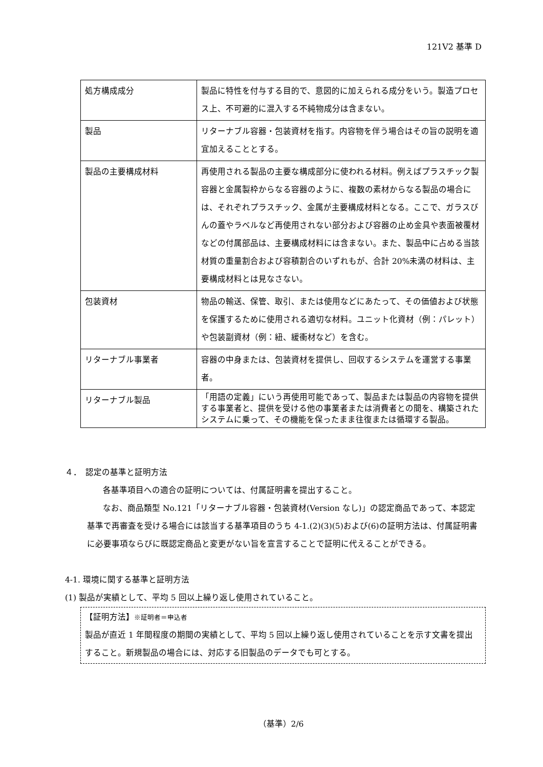121V2 基準 D
| 処方構成成分 | 製品に特性を付与する目的で、意図的に加えられる成分をいう。製造プロセス上、不可避的に混入する不純物成分は含まない。 |
| 製品 | リターナブル容器・包装資材を指す。内容物を伴う場合はその旨の説明を適宜加えることとする。 |
| 製品の主要構成材料 | 再使用される製品の主要な構成部分に使われる材料。例えばプラスチック製容器と金属製枠からなる容器のように、複数の素材からなる製品の場合には、それぞれプラスチック、金属が主要構成材料となる。ここで、ガラスびんの蓋やラベルなど再使用されない部分および容器の止め金具や表面被覆材などの付属部品は、主要構成材料には含まない。また、製品中に占める当該材質の重量割合および容積割合のいずれもが、合計 20%未満の材料は、主要構成材料とは見なさない。 |
| 包装資材 | 物品の輸送、保管、取引、または使用などにあたって、その価値および状態を保護するために使用される適切な材料。ユニット化資材（例：パレット）や包装副資材（例：紐、緩衝材など）を含む。 |
| リターナブル事業者 | 容器の中身または、包装資材を提供し、回収するシステムを運営する事業者。 |
| リターナブル製品 | 「用語の定義」にいう再使用可能であって、製品または製品の内容物を提供する事業者と、提供を受ける他の事業者または消費者との間を、構築されたシステムに乗って、その機能を保ったまま往復または循環する製品。 |
４．　認定の基準と証明方法
各基準項目への適合の証明については、付属証明書を提出すること。
なお、商品類型 No.121「リターナブル容器・包装資材(Version なし)」の認定商品であって、本認定基準で再審査を受ける場合には該当する基準項目のうち 4-1.(2)(3)(5)および(6)の証明方法は、付属証明書に必要事項ならびに既認定商品と変更がない旨を宣言することで証明に代えることができる。
4-1. 環境に関する基準と証明方法
(1) 製品が実績として、平均 5 回以上繰り返し使用されていること。
【証明方法】※証明者＝申込者
製品が直近 1 年間程度の期間の実績として、平均 5 回以上繰り返し使用されていることを示す文書を提出すること。新規製品の場合には、対応する旧製品のデータでも可とする。
（基準）2/6